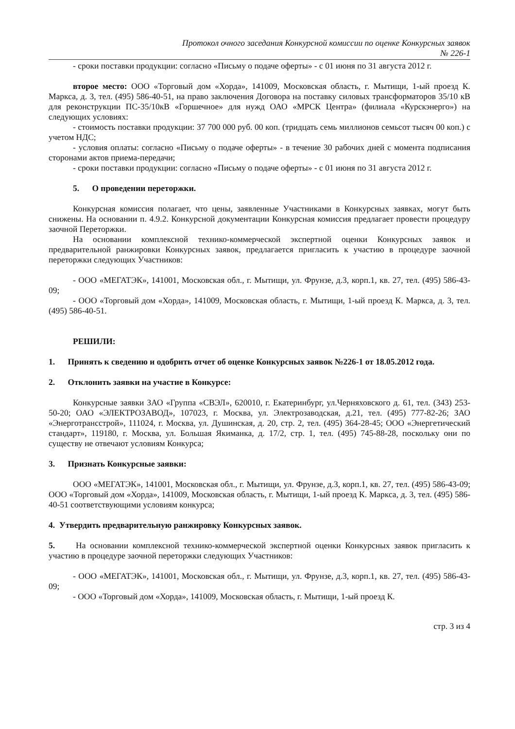Протокол очного заседания Конкурсной комиссии по оценке Конкурсных заявок
№ 226-1
- сроки поставки продукции: согласно «Письму о подаче оферты» - с 01 июня по 31 августа 2012 г.
второе место: ООО «Торговый дом «Хорда», 141009, Московская область, г. Мытищи, 1-ый проезд К. Маркса, д. 3, тел. (495) 586-40-51, на право заключения Договора на поставку силовых трансформаторов 35/10 кВ для реконструкции ПС-35/10кВ «Горшечное» для нужд ОАО «МРСК Центра» (филиала «Курскэнерго») на следующих условиях:
- стоимость поставки продукции: 37 700 000 руб. 00 коп. (тридцать семь миллионов семьсот тысяч 00 коп.) с учетом НДС;
- условия оплаты: согласно «Письму о подаче оферты» - в течение 30 рабочих дней с момента подписания сторонами актов приема-передачи;
- сроки поставки продукции: согласно «Письму о подаче оферты» - с 01 июня по 31 августа 2012 г.
5. О проведении переторжки.
Конкурсная комиссия полагает, что цены, заявленные Участниками в Конкурсных заявках, могут быть снижены. На основании п. 4.9.2. Конкурсной документации Конкурсная комиссия предлагает провести процедуру заочной Переторжки.
На основании комплексной технико-коммерческой экспертной оценки Конкурсных заявок и предварительной ранжировки Конкурсных заявок, предлагается пригласить к участию в процедуре заочной переторжки следующих Участников:
- ООО «МЕГАТЭК», 141001, Московская обл., г. Мытищи, ул. Фрунзе, д.3, корп.1, кв. 27, тел. (495) 586-43-09;
- ООО «Торговый дом «Хорда», 141009, Московская область, г. Мытищи, 1-ый проезд К. Маркса, д. 3, тел. (495) 586-40-51.
РЕШИЛИ:
1. Принять к сведению и одобрить отчет об оценке Конкурсных заявок №226-1 от 18.05.2012 года.
2. Отклонить заявки на участие в Конкурсе:
Конкурсные заявки ЗАО «Группа «СВЭЛ», 620010, г. Екатеринбург, ул.Черняховского д. 61, тел. (343) 253-50-20; ОАО «ЭЛЕКТРОЗАВОД», 107023, г. Москва, ул. Электрозаводская, д.21, тел. (495) 777-82-26; ЗАО «Энерготрансстрой», 111024, г. Москва, ул. Душинская, д. 20, стр. 2, тел. (495) 364-28-45; ООО «Энергетический стандарт», 119180, г. Москва, ул. Большая Якиманка, д. 17/2, стр. 1, тел. (495) 745-88-28, поскольку они по существу не отвечают условиям Конкурса;
3. Признать Конкурсные заявки:
ООО «МЕГАТЭК», 141001, Московская обл., г. Мытищи, ул. Фрунзе, д.3, корп.1, кв. 27, тел. (495) 586-43-09; ООО «Торговый дом «Хорда», 141009, Московская область, г. Мытищи, 1-ый проезд К. Маркса, д. 3, тел. (495) 586-40-51 соответствующими условиям конкурса;
4. Утвердить предварительную ранжировку Конкурсных заявок.
5. На основании комплексной технико-коммерческой экспертной оценки Конкурсных заявок пригласить к участию в процедуре заочной переторжки следующих Участников:
- ООО «МЕГАТЭК», 141001, Московская обл., г. Мытищи, ул. Фрунзе, д.3, корп.1, кв. 27, тел. (495) 586-43-09;
- ООО «Торговый дом «Хорда», 141009, Московская область, г. Мытищи, 1-ый проезд К.
стр. 3 из 4